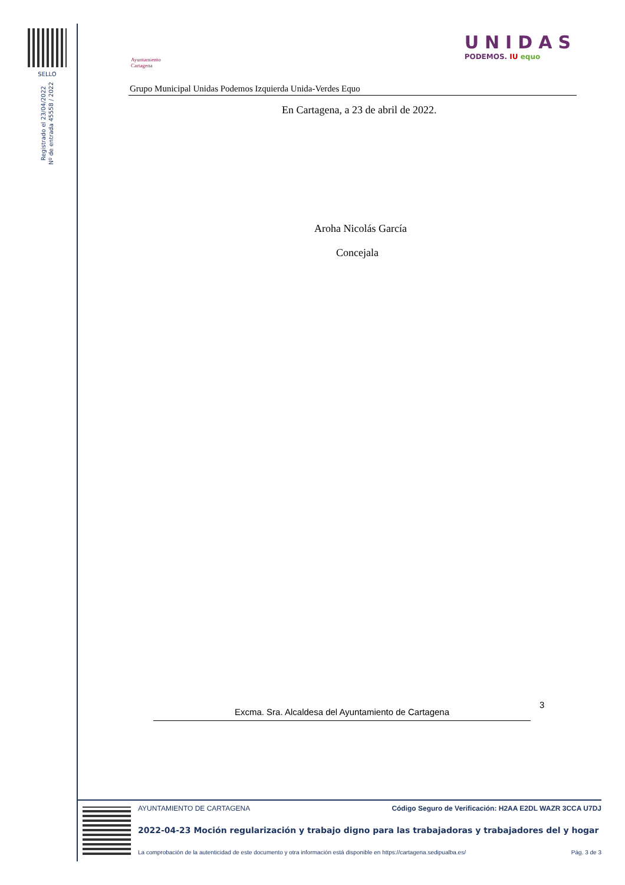SELLO
Registrado el 23/04/2022
Nº de entrada 45558 / 2022
Ayuntamiento
Cartagena
UNIDAS
PODEMOS. IU equo
Grupo Municipal Unidas Podemos Izquierda Unida-Verdes Equo
En Cartagena, a 23 de abril de 2022.
Aroha Nicolás García
Concejala
3
Excma. Sra. Alcaldesa del Ayuntamiento de Cartagena
AYUNTAMIENTO DE CARTAGENA Código Seguro de Verificación: H2AA E2DL WAZR 3CCA U7DJ
2022-04-23 Moción regularización y trabajo digno para las trabajadoras y trabajadores del y hogar
La comprobación de la autenticidad de este documento y otra información está disponible en https://cartagena.sedipualba.es/ Pág. 3 de 3